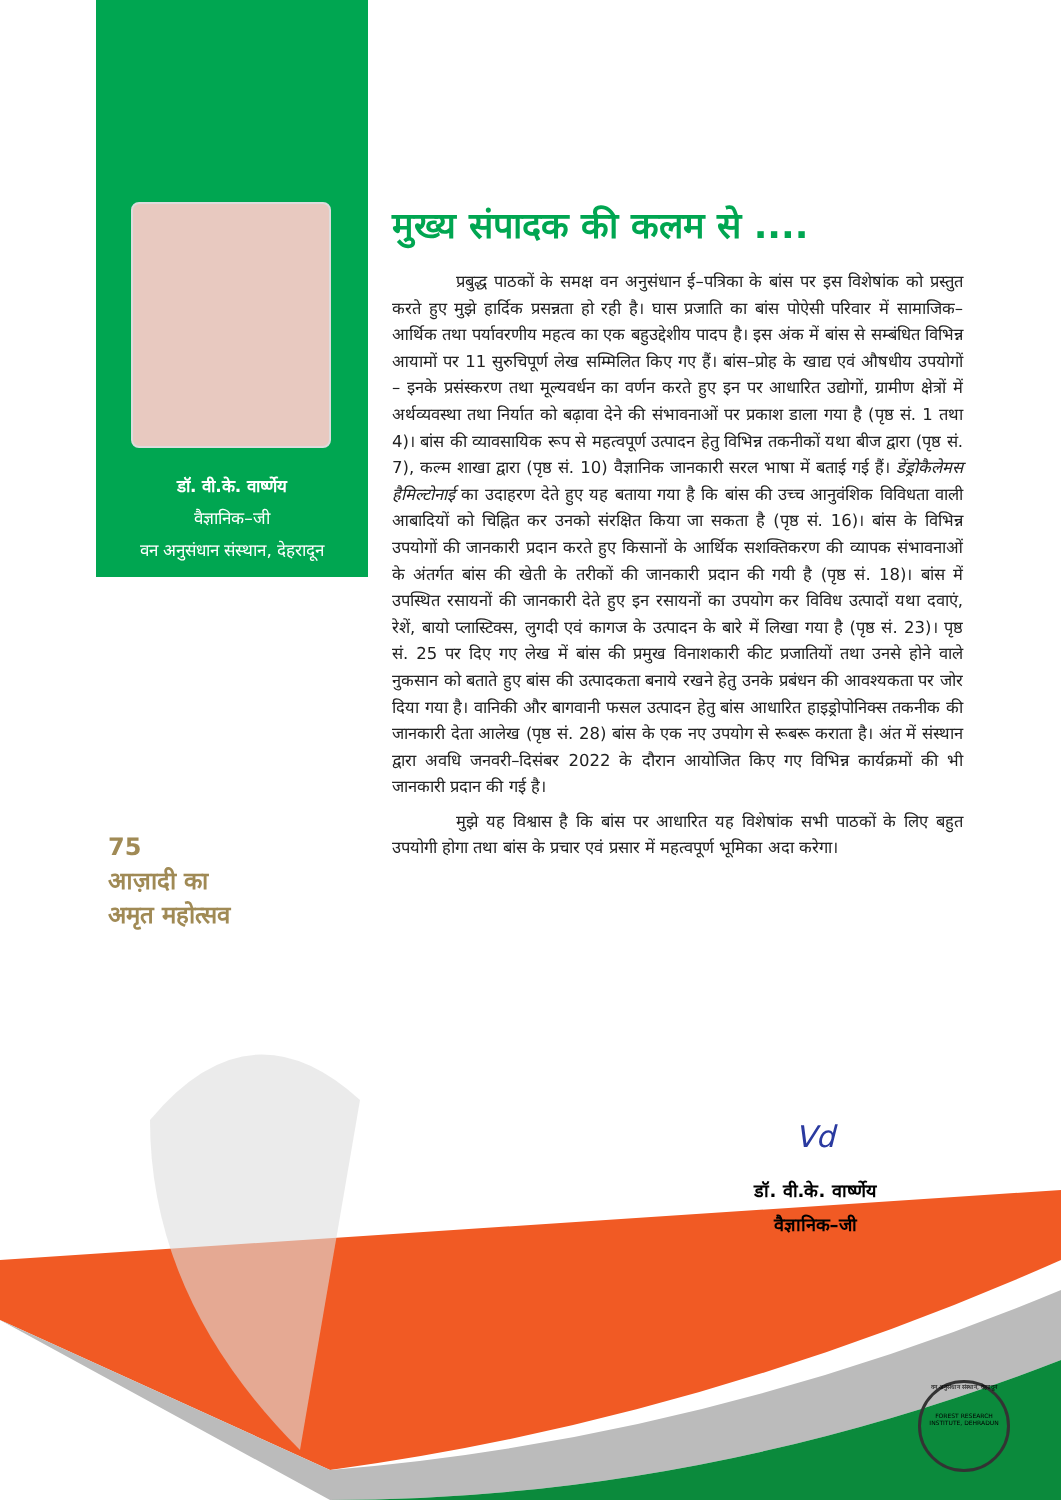डॉ. वी.के. वार्ष्णेय
वैज्ञानिक–जी
वन अनुसंधान संस्थान, देहरादून
75
आज़ादी का
अमृत महोत्सव
मुख्य संपादक की कलम से ....
प्रबुद्ध पाठकों के समक्ष वन अनुसंधान ई–पत्रिका के बांस पर इस विशेषांक को प्रस्तुत करते हुए मुझे हार्दिक प्रसन्नता हो रही है। घास प्रजाति का बांस पोऐसी परिवार में सामाजिक–आर्थिक तथा पर्यावरणीय महत्व का एक बहुउद्देशीय पादप है। इस अंक में बांस से सम्बंधित विभिन्न आयामों पर 11 सुरुचिपूर्ण लेख सम्मिलित किए गए हैं। बांस–प्रोह के खाद्य एवं औषधीय उपयोगों – इनके प्रसंस्करण तथा मूल्यवर्धन का वर्णन करते हुए इन पर आधारित उद्योगों, ग्रामीण क्षेत्रों में अर्थव्यवस्था तथा निर्यात को बढ़ावा देने की संभावनाओं पर प्रकाश डाला गया है (पृष्ठ सं. 1 तथा 4)। बांस की व्यावसायिक रूप से महत्वपूर्ण उत्पादन हेतु विभिन्न तकनीकों यथा बीज द्वारा (पृष्ठ सं. 7), कल्म शाखा द्वारा (पृष्ठ सं. 10) वैज्ञानिक जानकारी सरल भाषा में बताई गई हैं। डेंड्रोकैलेमस हैमिल्टोनाई का उदाहरण देते हुए यह बताया गया है कि बांस की उच्च आनुवंशिक विविधता वाली आबादियों को चिह्नित कर उनको संरक्षित किया जा सकता है (पृष्ठ सं. 16)। बांस के विभिन्न उपयोगों की जानकारी प्रदान करते हुए किसानों के आर्थिक सशक्तिकरण की व्यापक संभावनाओं के अंतर्गत बांस की खेती के तरीकों की जानकारी प्रदान की गयी है (पृष्ठ सं. 18)। बांस में उपस्थित रसायनों की जानकारी देते हुए इन रसायनों का उपयोग कर विविध उत्पादों यथा दवाएं, रेशें, बायो प्लास्टिक्स, लुगदी एवं कागज के उत्पादन के बारे में लिखा गया है (पृष्ठ सं. 23)। पृष्ठ सं. 25 पर दिए गए लेख में बांस की प्रमुख विनाशकारी कीट प्रजातियों तथा उनसे होने वाले नुकसान को बताते हुए बांस की उत्पादकता बनाये रखने हेतु उनके प्रबंधन की आवश्यकता पर जोर दिया गया है। वानिकी और बागवानी फसल उत्पादन हेतु बांस आधारित हाइड्रोपोनिक्स तकनीक की जानकारी देता आलेख (पृष्ठ सं. 28) बांस के एक नए उपयोग से रूबरू कराता है। अंत में संस्थान द्वारा अवधि जनवरी–दिसंबर 2022 के दौरान आयोजित किए गए विभिन्न कार्यक्रमों की भी जानकारी प्रदान की गई है।
मुझे यह विश्वास है कि बांस पर आधारित यह विशेषांक सभी पाठकों के लिए बहुत उपयोगी होगा तथा बांस के प्रचार एवं प्रसार में महत्वपूर्ण भूमिका अदा करेगा।
Vd
डॉ. वी.के. वार्ष्णेय
वैज्ञानिक–जी
वन अनुसंधान संस्थान, देहरादून
FOREST RESEARCH INSTITUTE, DEHRADUN